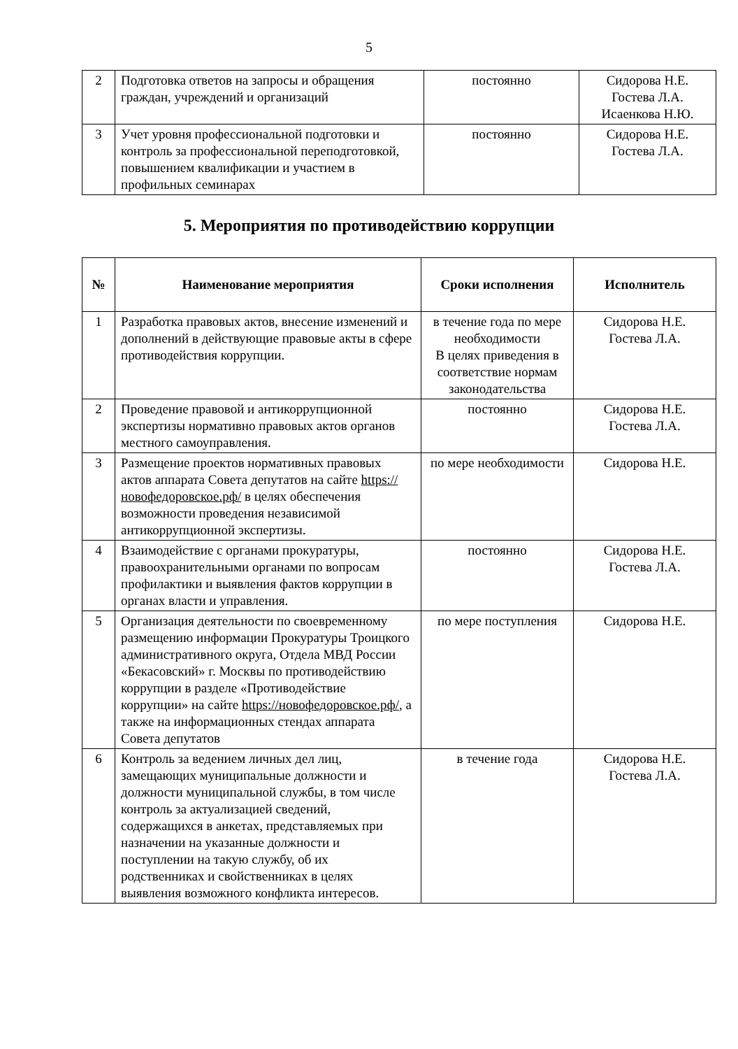5
| 2 | Подготовка ответов на запросы и обращения граждан, учреждений и организаций | постоянно | Сидорова Н.Е. Гостева Л.А. Исаенкова Н.Ю. |
| 3 | Учет уровня профессиональной подготовки и контроль за профессиональной переподготовкой, повышением квалификации и участием в профильных семинарах | постоянно | Сидорова Н.Е. Гостева Л.А. |
5. Мероприятия по противодействию коррупции
| № | Наименование мероприятия | Сроки исполнения | Исполнитель |
| --- | --- | --- | --- |
| 1 | Разработка правовых актов, внесение изменений и дополнений в действующие правовые акты в сфере противодействия коррупции. | в течение года по мере необходимости В целях приведения в соответствие нормам законодательства | Сидорова Н.Е. Гостева Л.А. |
| 2 | Проведение правовой и антикоррупционной экспертизы нормативно правовых актов органов местного самоуправления. | постоянно | Сидорова Н.Е. Гостева Л.А. |
| 3 | Размещение проектов нормативных правовых актов аппарата Совета депутатов на сайте https://новофедоровское.рф/ в целях обеспечения возможности проведения независимой антикоррупционной экспертизы. | по мере необходимости | Сидорова Н.Е. |
| 4 | Взаимодействие с органами прокуратуры, правоохранительными органами по вопросам профилактики и выявления фактов коррупции в органах власти и управления. | постоянно | Сидорова Н.Е. Гостева Л.А. |
| 5 | Организация деятельности по своевременному размещению информации Прокуратуры Троицкого административного округа, Отдела МВД России «Бекасовский» г. Москвы по противодействию коррупции в разделе «Противодействие коррупции» на сайте https://новофедоровское.рф/ , а также на информационных стендах аппарата Совета депутатов | по мере поступления | Сидорова Н.Е. |
| 6 | Контроль за ведением личных дел лиц, замещающих муниципальные должности и должности муниципальной службы, в том числе контроль за актуализацией сведений, содержащихся в анкетах, представляемых при назначении на указанные должности и поступлении на такую службу, об их родственниках и свойственниках в целях выявления возможного конфликта интересов. | в течение года | Сидорова Н.Е. Гостева Л.А. |